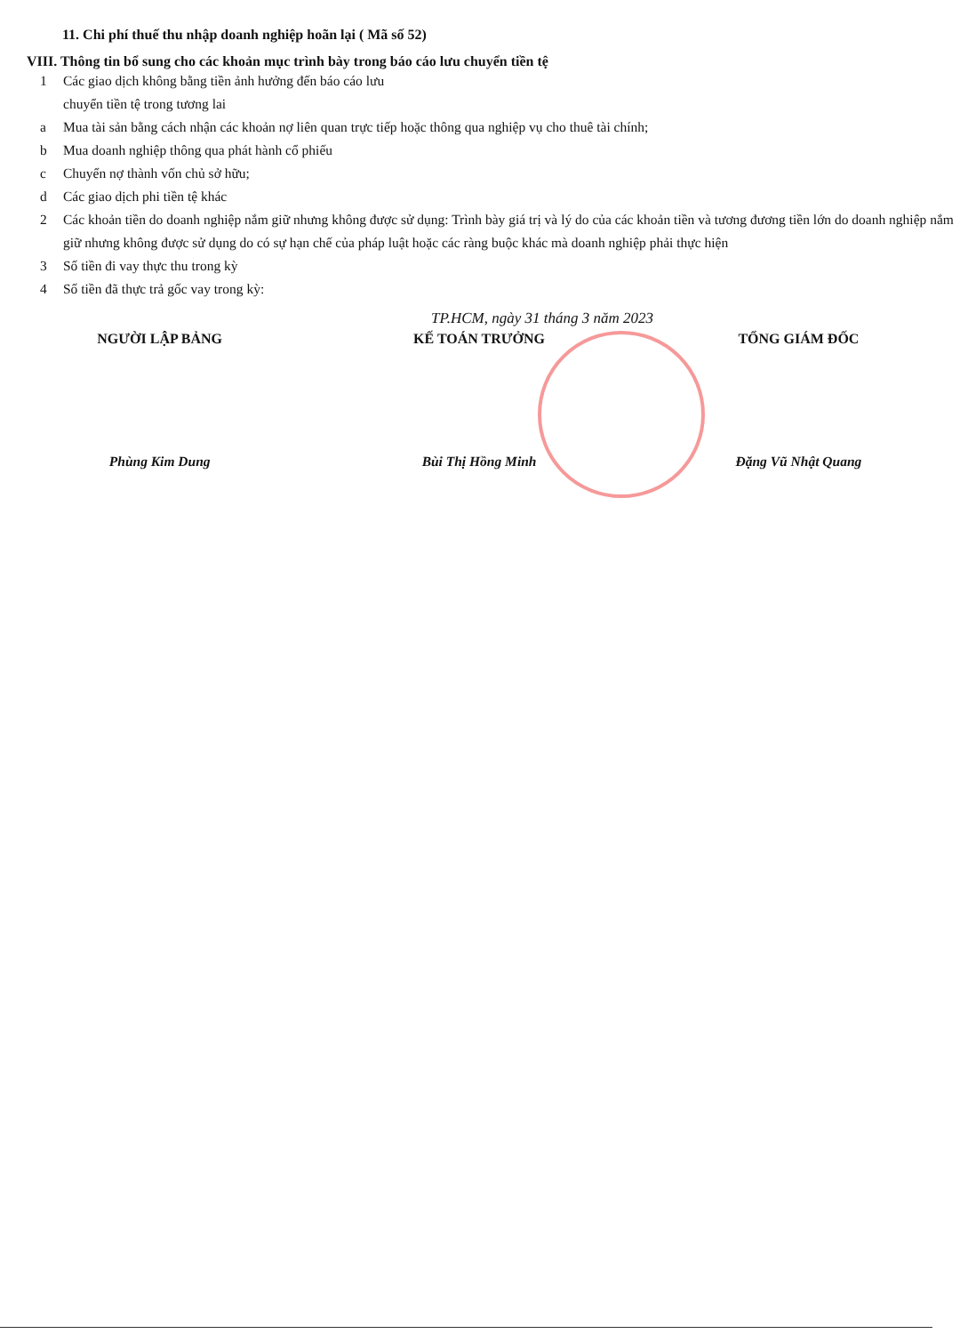11. Chi phí thuế thu nhập doanh nghiệp hoãn lại ( Mã số 52)
VIII. Thông tin bổ sung cho các khoản mục trình bày trong báo cáo lưu chuyển tiền tệ
1 Các giao dịch không bằng tiền ảnh hưởng đến báo cáo lưu
chuyển tiền tệ trong tương lai
a Mua tài sản bằng cách nhận các khoản nợ liên quan trực tiếp hoặc thông qua nghiệp vụ cho thuê tài chính;
b Mua doanh nghiệp thông qua phát hành cổ phiếu
c Chuyển nợ thành vốn chủ sở hữu;
d Các giao dịch phi tiền tệ khác
2 Các khoản tiền do doanh nghiệp nắm giữ nhưng không được sử dụng: Trình bày giá trị và lý do của các khoản tiền và tương đương tiền lớn do doanh nghiệp nắm giữ nhưng không được sử dụng do có sự hạn chế của pháp luật hoặc các ràng buộc khác mà doanh nghiệp phải thực hiện
3 Số tiền đi vay thực thu trong kỳ
4 Số tiền đã thực trả gốc vay trong kỳ:
TP.HCM, ngày 31 tháng 3 năm 2023
NGƯỜI LẬP BẢNG
Phùng Kim Dung
KẾ TOÁN TRƯỞNG
Bùi Thị Hồng Minh
TỔNG GIÁM ĐỐC
Đặng Vũ Nhật Quang